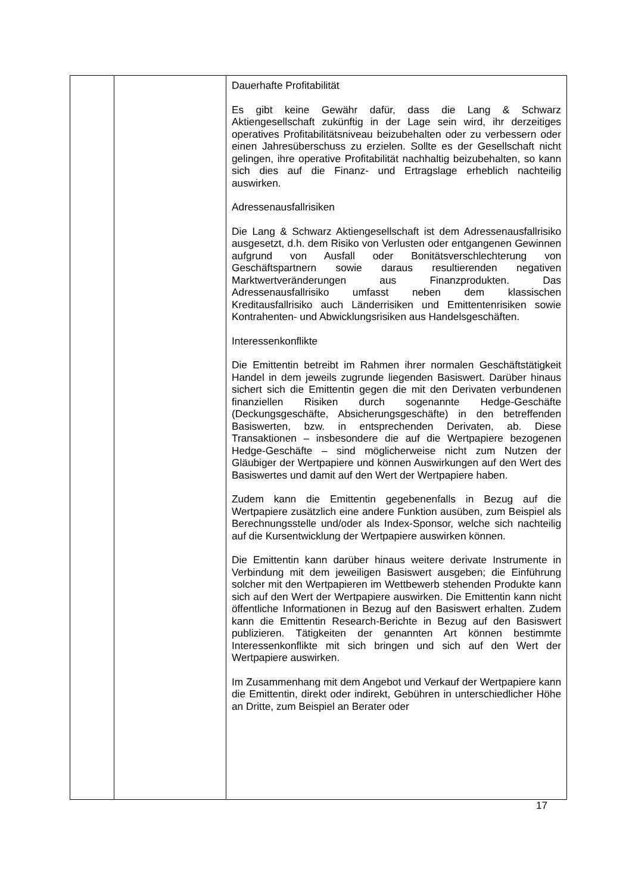| | | Dauerhafte Profitabilität Es gibt keine Gewähr dafür, dass die Lang & Schwarz Aktiengesellschaft zukünftig in der Lage sein wird, ihr derzeitiges operatives Profitabilitätsniveau beizubehalten oder zu verbessern oder einen Jahresüberschuss zu erzielen. Sollte es der Gesellschaft nicht gelingen, ihre operative Profitabilität nachhaltig beizubehalten, so kann sich dies auf die Finanz- und Ertragslage erheblich nachteilig auswirken. Adressenausfallrisiken Die Lang & Schwarz Aktiengesellschaft ist dem Adressen­ausfallrisiko ausgesetzt, d.h. dem Risiko von Verlusten oder entgangenen Gewinnen aufgrund von Ausfall oder Bonitäts­verschlechterung von Geschäftspartnern sowie daraus resultierenden negativen Marktwertveränderungen aus Finanz­produkten. Das Adressenausfallrisiko umfasst neben dem klassischen Kreditausfallrisiko auch Länderrisiken und Emittentenrisiken sowie Kontrahenten- und Abwicklungsrisiken aus Handelsgeschäften. Interessenkonflikte Die Emittentin betreibt im Rahmen ihrer normalen Geschäftstätigkeit Handel in dem jeweils zugrunde liegenden Basiswert. Darüber hinaus sichert sich die Emittentin gegen die mit den Derivaten verbundenen finanziellen Risiken durch sogenannte Hedge-Geschäfte (Deckungsgeschäfte, Absicher­ungsgeschäfte) in den betreffenden Basiswerten, bzw. in entsprechenden Derivaten, ab. Diese Transaktionen – insbesondere die auf die Wertpapiere bezogenen Hedge-Ge­schäfte – sind möglicherweise nicht zum Nutzen der Gläubiger der Wertpapiere und können Auswirkungen auf den Wert des Basiswertes und damit auf den Wert der Wertpapiere haben. Zudem kann die Emittentin gegebenenfalls in Bezug auf die Wertpapiere zusätzlich eine andere Funktion ausüben, zum Beispiel als Berechnungsstelle und/oder als Index-Sponsor, welche sich nachteilig auf die Kursentwicklung der Wertpapiere auswirken können. Die Emittentin kann darüber hinaus weitere derivate Instrumente in Verbindung mit dem jeweiligen Basiswert ausgeben; die Einführung solcher mit den Wertpapieren im Wettbewerb stehenden Produkte kann sich auf den Wert der Wertpapiere auswirken. Die Emittentin kann nicht öffentliche Informationen in Bezug auf den Basiswert erhalten. Zudem kann die Emittentin Research-Berichte in Bezug auf den Basiswert publizieren. Tätigkeiten der genannten Art können bestimmte Interessenkonflikte mit sich bringen und sich auf den Wert der Wertpapiere auswirken. Im Zusammenhang mit dem Angebot und Verkauf der Wert­papiere kann die Emittentin, direkt oder indirekt, Gebühren in unterschiedlicher Höhe an Dritte, zum Beispiel an Berater oder |
17